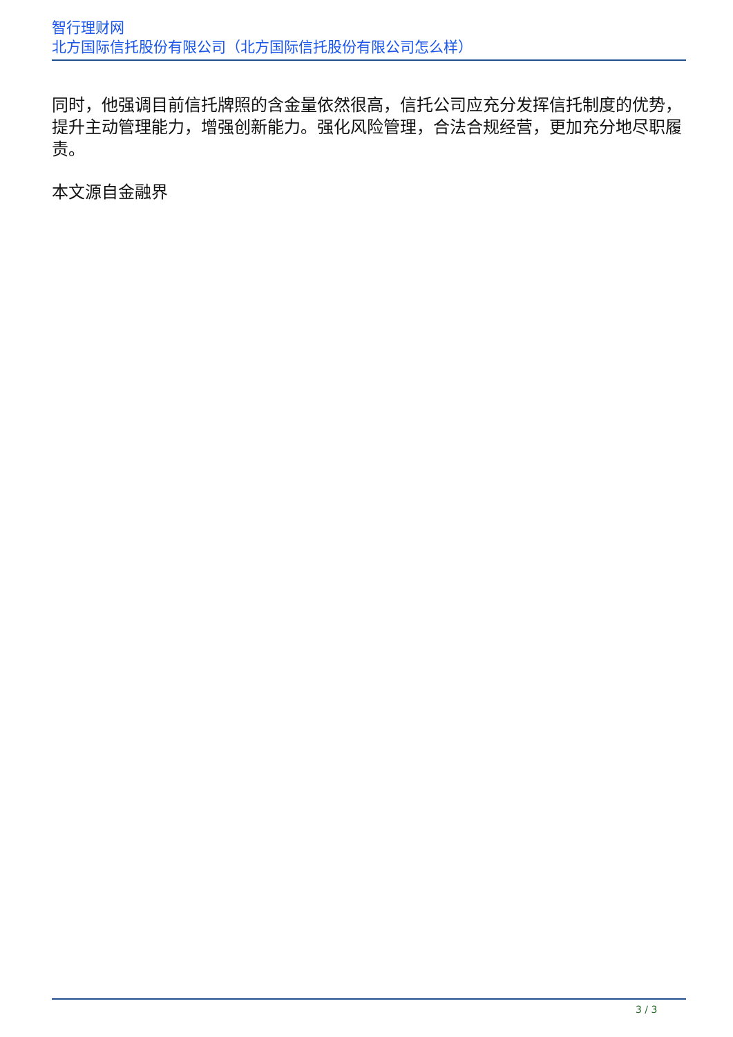智行理财网
北方国际信托股份有限公司（北方国际信托股份有限公司怎么样）
同时，他强调目前信托牌照的含金量依然很高，信托公司应充分发挥信托制度的优势，提升主动管理能力，增强创新能力。强化风险管理，合法合规经营，更加充分地尽职履责。
本文源自金融界
3 / 3